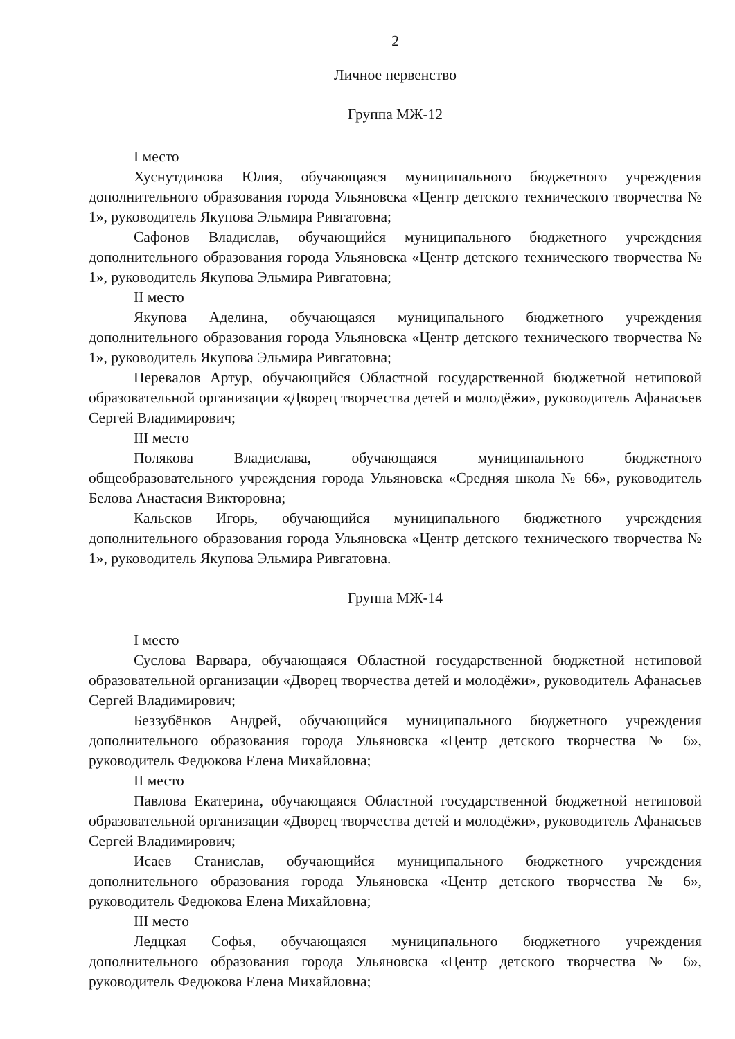2
Личное первенство
Группа МЖ-12
I место
Хуснутдинова Юлия, обучающаяся муниципального бюджетного учреждения дополнительного образования города Ульяновска «Центр детского технического творчества № 1», руководитель Якупова Эльмира Ривгатовна;
Сафонов Владислав, обучающийся муниципального бюджетного учреждения дополнительного образования города Ульяновска «Центр детского технического творчества № 1», руководитель Якупова Эльмира Ривгатовна;
II место
Якупова Аделина, обучающаяся муниципального бюджетного учреждения дополнительного образования города Ульяновска «Центр детского технического творчества № 1», руководитель Якупова Эльмира Ривгатовна;
Перевалов Артур, обучающийся Областной государственной бюджетной нетиповой образовательной организации «Дворец творчества детей и молодёжи», руководитель Афанасьев Сергей Владимирович;
III место
Полякова Владислава, обучающаяся муниципального бюджетного общеобразовательного учреждения города Ульяновска «Средняя школа № 66», руководитель Белова Анастасия Викторовна;
Кальсков Игорь, обучающийся муниципального бюджетного учреждения дополнительного образования города Ульяновска «Центр детского технического творчества № 1», руководитель Якупова Эльмира Ривгатовна.
Группа МЖ-14
I место
Суслова Варвара, обучающаяся Областной государственной бюджетной нетиповой образовательной организации «Дворец творчества детей и молодёжи», руководитель Афанасьев Сергей Владимирович;
Беззубёнков Андрей, обучающийся муниципального бюджетного учреждения дополнительного образования города Ульяновска «Центр детского творчества № 6», руководитель Федюкова Елена Михайловна;
II место
Павлова Екатерина, обучающаяся Областной государственной бюджетной нетиповой образовательной организации «Дворец творчества детей и молодёжи», руководитель Афанасьев Сергей Владимирович;
Исаев Станислав, обучающийся муниципального бюджетного учреждения дополнительного образования города Ульяновска «Центр детского творчества № 6», руководитель Федюкова Елена Михайловна;
III место
Ледцкая Софья, обучающаяся муниципального бюджетного учреждения дополнительного образования города Ульяновска «Центр детского творчества № 6», руководитель Федюкова Елена Михайловна;